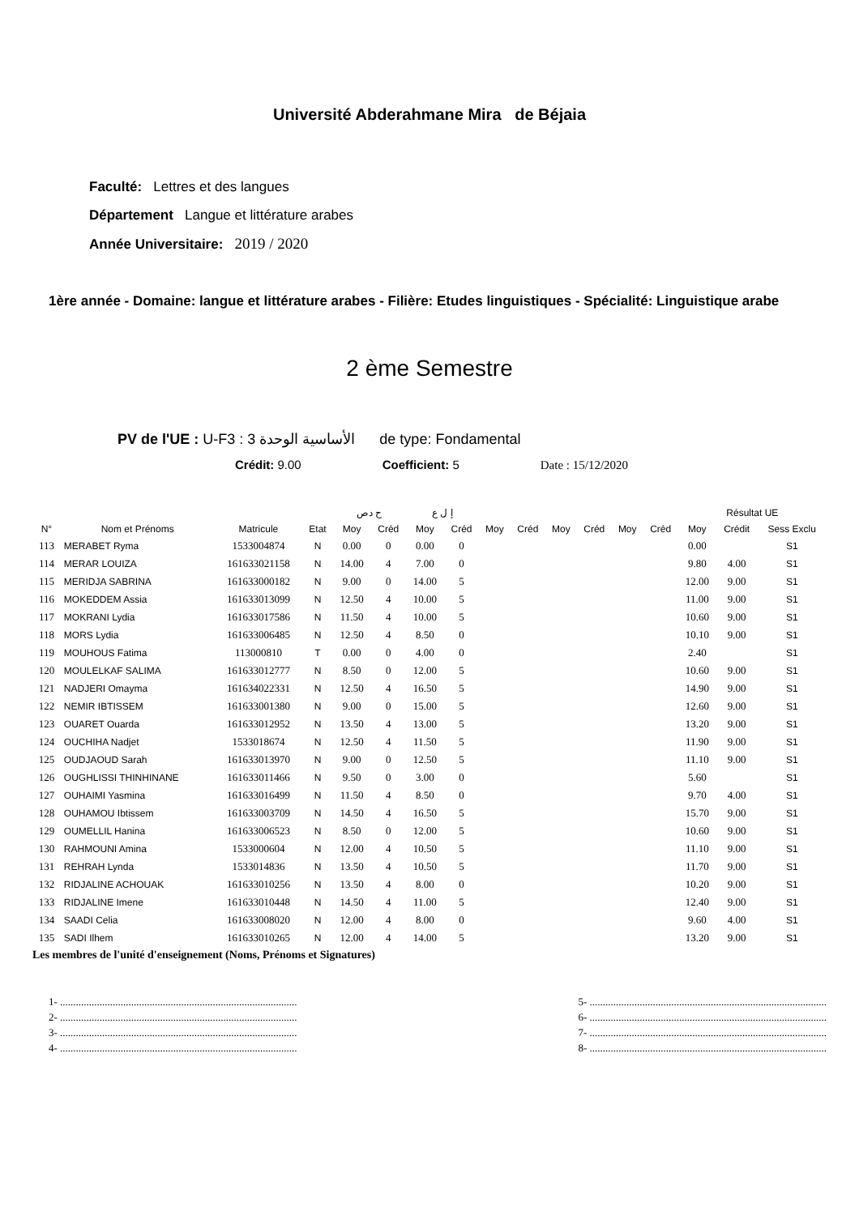Université Abderahmane Mira de Béjaia
Faculté: Lettres et des langues
Département Langue et littérature arabes
Année Universitaire: 2019 / 2020
1ère année - Domaine: langue et littérature arabes - Filière: Etudes linguistiques - Spécialité: Linguistique arabe
2 ème Semestre
PV de l'UE : U-F3 : 3 الأساسية الوحدة de type: Fondamental
Crédit: 9.00 Coefficient: 5 Date : 15/12/2020
| | | | | ح دص | | إ ل ع | | | | | | | | Résultat UE | | |
| --- | --- | --- | --- | --- | --- | --- | --- | --- | --- | --- | --- | --- | --- | --- | --- | --- |
| N° | Nom et Prénoms | Matricule | Etat | Moy | Créd | Moy | Créd | Moy | Créd | Moy | Créd | Moy | Créd | Moy | Crédit | Sess Exclu |
| 113 | MERABET Ryma | 1533004874 | N | 0.00 | 0 | 0.00 | 0 | | | | | | | 0.00 | | S1 |
| 114 | MERAR LOUIZA | 161633021158 | N | 14.00 | 4 | 7.00 | 0 | | | | | | | 9.80 | 4.00 | S1 |
| 115 | MERIDJA SABRINA | 161633000182 | N | 9.00 | 0 | 14.00 | 5 | | | | | | | 12.00 | 9.00 | S1 |
| 116 | MOKEDDEM Assia | 161633013099 | N | 12.50 | 4 | 10.00 | 5 | | | | | | | 11.00 | 9.00 | S1 |
| 117 | MOKRANI Lydia | 161633017586 | N | 11.50 | 4 | 10.00 | 5 | | | | | | | 10.60 | 9.00 | S1 |
| 118 | MORS Lydia | 161633006485 | N | 12.50 | 4 | 8.50 | 0 | | | | | | | 10.10 | 9.00 | S1 |
| 119 | MOUHOUS Fatima | 113000810 | T | 0.00 | 0 | 4.00 | 0 | | | | | | | 2.40 | | S1 |
| 120 | MOULELKAF SALIMA | 161633012777 | N | 8.50 | 0 | 12.00 | 5 | | | | | | | 10.60 | 9.00 | S1 |
| 121 | NADJERI Omayma | 161634022331 | N | 12.50 | 4 | 16.50 | 5 | | | | | | | 14.90 | 9.00 | S1 |
| 122 | NEMIR IBTISSEM | 161633001380 | N | 9.00 | 0 | 15.00 | 5 | | | | | | | 12.60 | 9.00 | S1 |
| 123 | OUARET Ouarda | 161633012952 | N | 13.50 | 4 | 13.00 | 5 | | | | | | | 13.20 | 9.00 | S1 |
| 124 | OUCHIHA Nadjet | 1533018674 | N | 12.50 | 4 | 11.50 | 5 | | | | | | | 11.90 | 9.00 | S1 |
| 125 | OUDJAOUD Sarah | 161633013970 | N | 9.00 | 0 | 12.50 | 5 | | | | | | | 11.10 | 9.00 | S1 |
| 126 | OUGHLISSI THINHINANE | 161633011466 | N | 9.50 | 0 | 3.00 | 0 | | | | | | | 5.60 | | S1 |
| 127 | OUHAIMI Yasmina | 161633016499 | N | 11.50 | 4 | 8.50 | 0 | | | | | | | 9.70 | 4.00 | S1 |
| 128 | OUHAMOU Ibtissem | 161633003709 | N | 14.50 | 4 | 16.50 | 5 | | | | | | | 15.70 | 9.00 | S1 |
| 129 | OUMELLIL Hanina | 161633006523 | N | 8.50 | 0 | 12.00 | 5 | | | | | | | 10.60 | 9.00 | S1 |
| 130 | RAHMOUNI Amina | 1533000604 | N | 12.00 | 4 | 10.50 | 5 | | | | | | | 11.10 | 9.00 | S1 |
| 131 | REHRAH Lynda | 1533014836 | N | 13.50 | 4 | 10.50 | 5 | | | | | | | 11.70 | 9.00 | S1 |
| 132 | RIDJALINE ACHOUAK | 161633010256 | N | 13.50 | 4 | 8.00 | 0 | | | | | | | 10.20 | 9.00 | S1 |
| 133 | RIDJALINE Imene | 161633010448 | N | 14.50 | 4 | 11.00 | 5 | | | | | | | 12.40 | 9.00 | S1 |
| 134 | SAADI Celia | 161633008020 | N | 12.00 | 4 | 8.00 | 0 | | | | | | | 9.60 | 4.00 | S1 |
| 135 | SADI Ilhem | 161633010265 | N | 12.00 | 4 | 14.00 | 5 | | | | | | | 13.20 | 9.00 | S1 |
Les membres de l'unité d'enseignement (Noms, Prénoms et Signatures)
1- ..........................................................................................
2- ..........................................................................................
3- ..........................................................................................
4- ..........................................................................................
5- ..........................................................................................
6- ..........................................................................................
7- ..........................................................................................
8- ..........................................................................................